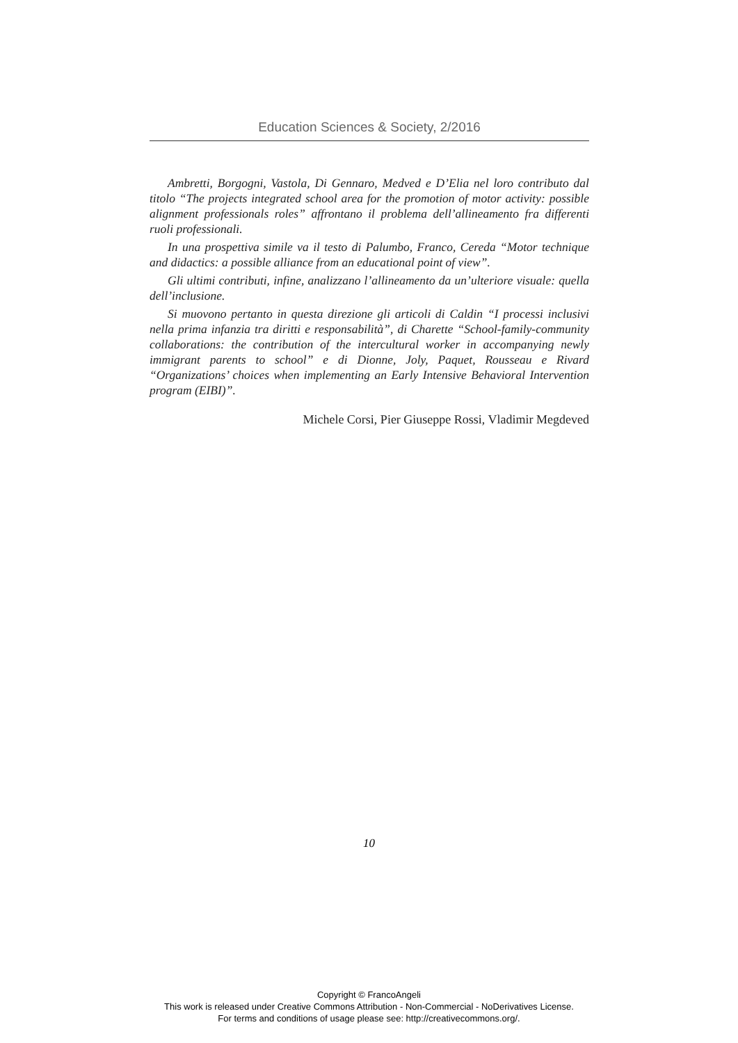Education Sciences & Society, 2/2016
Ambretti, Borgogni, Vastola, Di Gennaro, Medved e D’Elia nel loro contributo dal titolo “The projects integrated school area for the promotion of motor activity: possible alignment professionals roles” affrontano il problema dell’allineamento fra differenti ruoli professionali.
In una prospettiva simile va il testo di Palumbo, Franco, Cereda “Motor technique and didactics: a possible alliance from an educational point of view”.
Gli ultimi contributi, infine, analizzano l’allineamento da un’ulteriore visuale: quella dell’inclusione.
Si muovono pertanto in questa direzione gli articoli di Caldin “I processi inclusivi nella prima infanzia tra diritti e responsabilità”, di Charette “School-family-community collaborations: the contribution of the intercultural worker in accompanying newly immigrant parents to school” e di Dionne, Joly, Paquet, Rousseau e Rivard “Organizations’ choices when implementing an Early Intensive Behavioral Intervention program (EIBI)”.
Michele Corsi, Pier Giuseppe Rossi, Vladimir Megdeved
10
Copyright © FrancoAngeli
This work is released under Creative Commons Attribution - Non-Commercial - NoDerivatives License.
For terms and conditions of usage please see: http://creativecommons.org/.